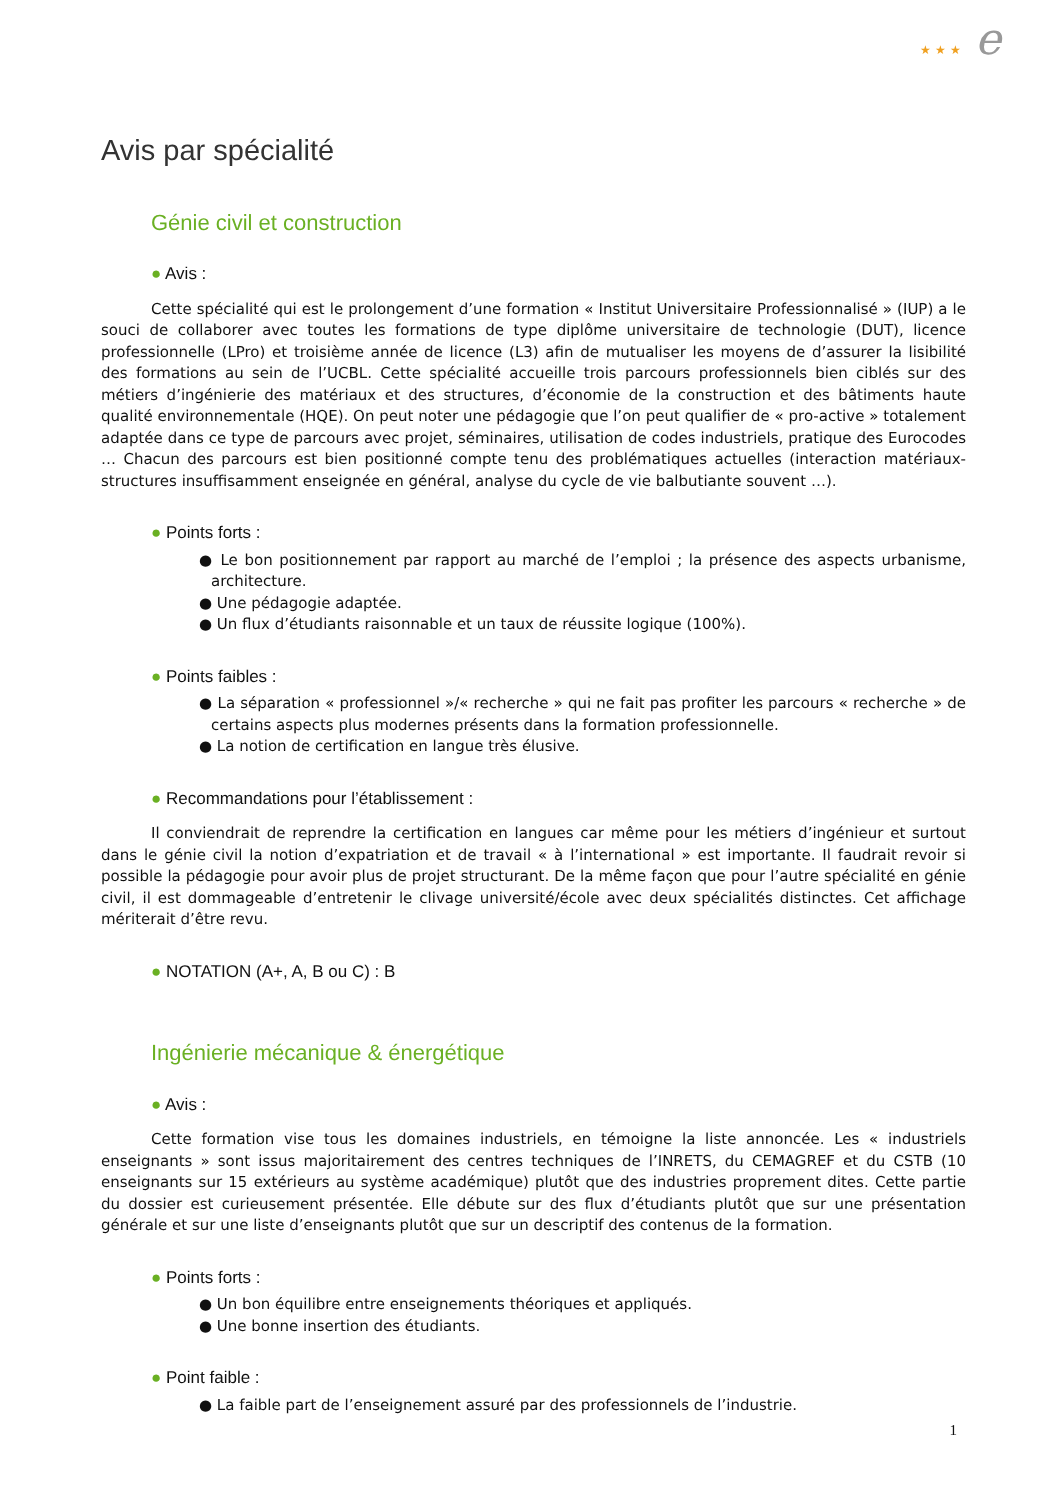★ ★ ★ e
Avis par spécialité
Génie civil et construction
● Avis :
Cette spécialité qui est le prolongement d’une formation « Institut Universitaire Professionnalisé » (IUP) a le souci de collaborer avec toutes les formations de type diplôme universitaire de technologie (DUT), licence professionnelle (LPro) et troisième année de licence (L3) afin de mutualiser les moyens de d’assurer la lisibilité des formations au sein de l’UCBL. Cette spécialité accueille trois parcours professionnels bien ciblés sur des métiers d’ingénierie des matériaux et des structures, d’économie de la construction et des bâtiments haute qualité environnementale (HQE). On peut noter une pédagogie que l’on peut qualifier de « pro-active » totalement adaptée dans ce type de parcours avec projet, séminaires, utilisation de codes industriels, pratique des Eurocodes … Chacun des parcours est bien positionné compte tenu des problématiques actuelles (interaction matériaux-structures insuffisamment enseignée en général, analyse du cycle de vie balbutiante souvent …).
● Points forts :
● Le bon positionnement par rapport au marché de l’emploi ; la présence des aspects urbanisme, architecture.
● Une pédagogie adaptée.
● Un flux d’étudiants raisonnable et un taux de réussite logique (100%).
● Points faibles :
● La séparation « professionnel »/« recherche » qui ne fait pas profiter les parcours « recherche » de certains aspects plus modernes présents dans la formation professionnelle.
● La notion de certification en langue très élusive.
● Recommandations pour l’établissement :
Il conviendrait de reprendre la certification en langues car même pour les métiers d’ingénieur et surtout dans le génie civil la notion d’expatriation et de travail « à l’international » est importante. Il faudrait revoir si possible la pédagogie pour avoir plus de projet structurant. De la même façon que pour l’autre spécialité en génie civil, il est dommageable d’entretenir le clivage université/école avec deux spécialités distinctes. Cet affichage mériterait d’être revu.
● NOTATION (A+, A, B ou C) : B
Ingénierie mécanique & énergétique
● Avis :
Cette formation vise tous les domaines industriels, en témoigne la liste annoncée. Les « industriels enseignants » sont issus majoritairement des centres techniques de l’INRETS, du CEMAGREF et du CSTB (10 enseignants sur 15 extérieurs au système académique) plutôt que des industries proprement dites. Cette partie du dossier est curieusement présentée. Elle débute sur des flux d’étudiants plutôt que sur une présentation générale et sur une liste d’enseignants plutôt que sur un descriptif des contenus de la formation.
● Points forts :
● Un bon équilibre entre enseignements théoriques et appliqués.
● Une bonne insertion des étudiants.
● Point faible :
● La faible part de l’enseignement assuré par des professionnels de l’industrie.
1